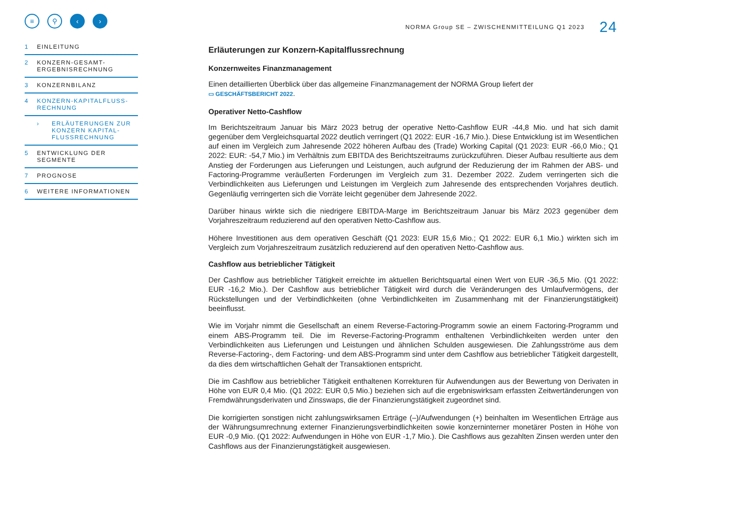≡ ⚲ ‹ ›
1 EINLEITUNG
2 KONZERN-GESAMT-
ERGEBNISRECHNUNG
3 KONZERNBILANZ
4 KONZERN-KAPITALFLUSS-
RECHNUNG
› ERLÄUTERUNGEN ZUR KONZERN KAPITAL-FLUSSRECHNUNG
5 ENTWICKLUNG DER
SEGMENTE
7 PROGNOSE
6 WEITERE INFORMATIONEN
NORMA Group SE – ZWISCHENMITTEILUNG Q1 2023 24
Erläuterungen zur Konzern-Kapitalflussrechnung
Konzernweites Finanzmanagement
Einen detaillierten Überblick über das allgemeine Finanzmanagement der NORMA Group liefert der
▭ GESCHÄFTSBERICHT 2022.
Operativer Netto-Cashflow
Im Berichtszeitraum Januar bis März 2023 betrug der operative Netto-Cashflow EUR -44,8 Mio. und hat sich damit gegenüber dem Vergleichsquartal 2022 deutlich verringert (Q1 2022: EUR -16,7 Mio.). Diese Entwicklung ist im Wesentlichen auf einen im Vergleich zum Jahresende 2022 höheren Aufbau des (Trade) Working Capital (Q1 2023: EUR -66,0 Mio.; Q1 2022: EUR: -54,7 Mio.) im Verhältnis zum EBITDA des Berichtszeitraums zurückzuführen. Dieser Aufbau resultierte aus dem Anstieg der Forderungen aus Lieferungen und Leistungen, auch aufgrund der Reduzierung der im Rahmen der ABS- und Factoring-Programme veräußerten Forderungen im Vergleich zum 31. Dezember 2022. Zudem verringerten sich die Verbindlichkeiten aus Lieferungen und Leistungen im Vergleich zum Jahresende des entsprechenden Vorjahres deutlich. Gegenläufig verringerten sich die Vorräte leicht gegenüber dem Jahresende 2022.
Darüber hinaus wirkte sich die niedrigere EBITDA-Marge im Berichtszeitraum Januar bis März 2023 gegenüber dem Vorjahreszeitraum reduzierend auf den operativen Netto-Cashflow aus.
Höhere Investitionen aus dem operativen Geschäft (Q1 2023: EUR 15,6 Mio.; Q1 2022: EUR 6,1 Mio.) wirkten sich im Vergleich zum Vorjahreszeitraum zusätzlich reduzierend auf den operativen Netto-Cashflow aus.
Cashflow aus betrieblicher Tätigkeit
Der Cashflow aus betrieblicher Tätigkeit erreichte im aktuellen Berichtsquartal einen Wert von EUR -36,5 Mio. (Q1 2022: EUR -16,2 Mio.). Der Cashflow aus betrieblicher Tätigkeit wird durch die Veränderungen des Umlaufvermögens, der Rückstellungen und der Verbindlichkeiten (ohne Verbindlichkeiten im Zusammenhang mit der Finanzierungstätigkeit) beeinflusst.
Wie im Vorjahr nimmt die Gesellschaft an einem Reverse-Factoring-Programm sowie an einem Factoring-Programm und einem ABS-Programm teil. Die im Reverse-Factoring-Programm enthaltenen Verbindlichkeiten werden unter den Verbindlichkeiten aus Lieferungen und Leistungen und ähnlichen Schulden ausgewiesen. Die Zahlungsströme aus dem Reverse-Factoring-, dem Factoring- und dem ABS-Programm sind unter dem Cashflow aus betrieblicher Tätigkeit dargestellt, da dies dem wirtschaftlichen Gehalt der Transaktionen entspricht.
Die im Cashflow aus betrieblicher Tätigkeit enthaltenen Korrekturen für Aufwendungen aus der Bewertung von Derivaten in Höhe von EUR 0,4 Mio. (Q1 2022: EUR 0,5 Mio.) beziehen sich auf die ergebniswirksam erfassten Zeitwertänderungen von Fremdwährungsderivaten und Zinsswaps, die der Finanzierungstätigkeit zugeordnet sind.
Die korrigierten sonstigen nicht zahlungswirksamen Erträge (–)/Aufwendungen (+) beinhalten im Wesentlichen Erträge aus der Währungsumrechnung externer Finanzierungsverbindlichkeiten sowie konzerninterner monetärer Posten in Höhe von EUR -0,9 Mio. (Q1 2022: Aufwendungen in Höhe von EUR -1,7 Mio.). Die Cashflows aus gezahlten Zinsen werden unter den Cashflows aus der Finanzierungstätigkeit ausgewiesen.